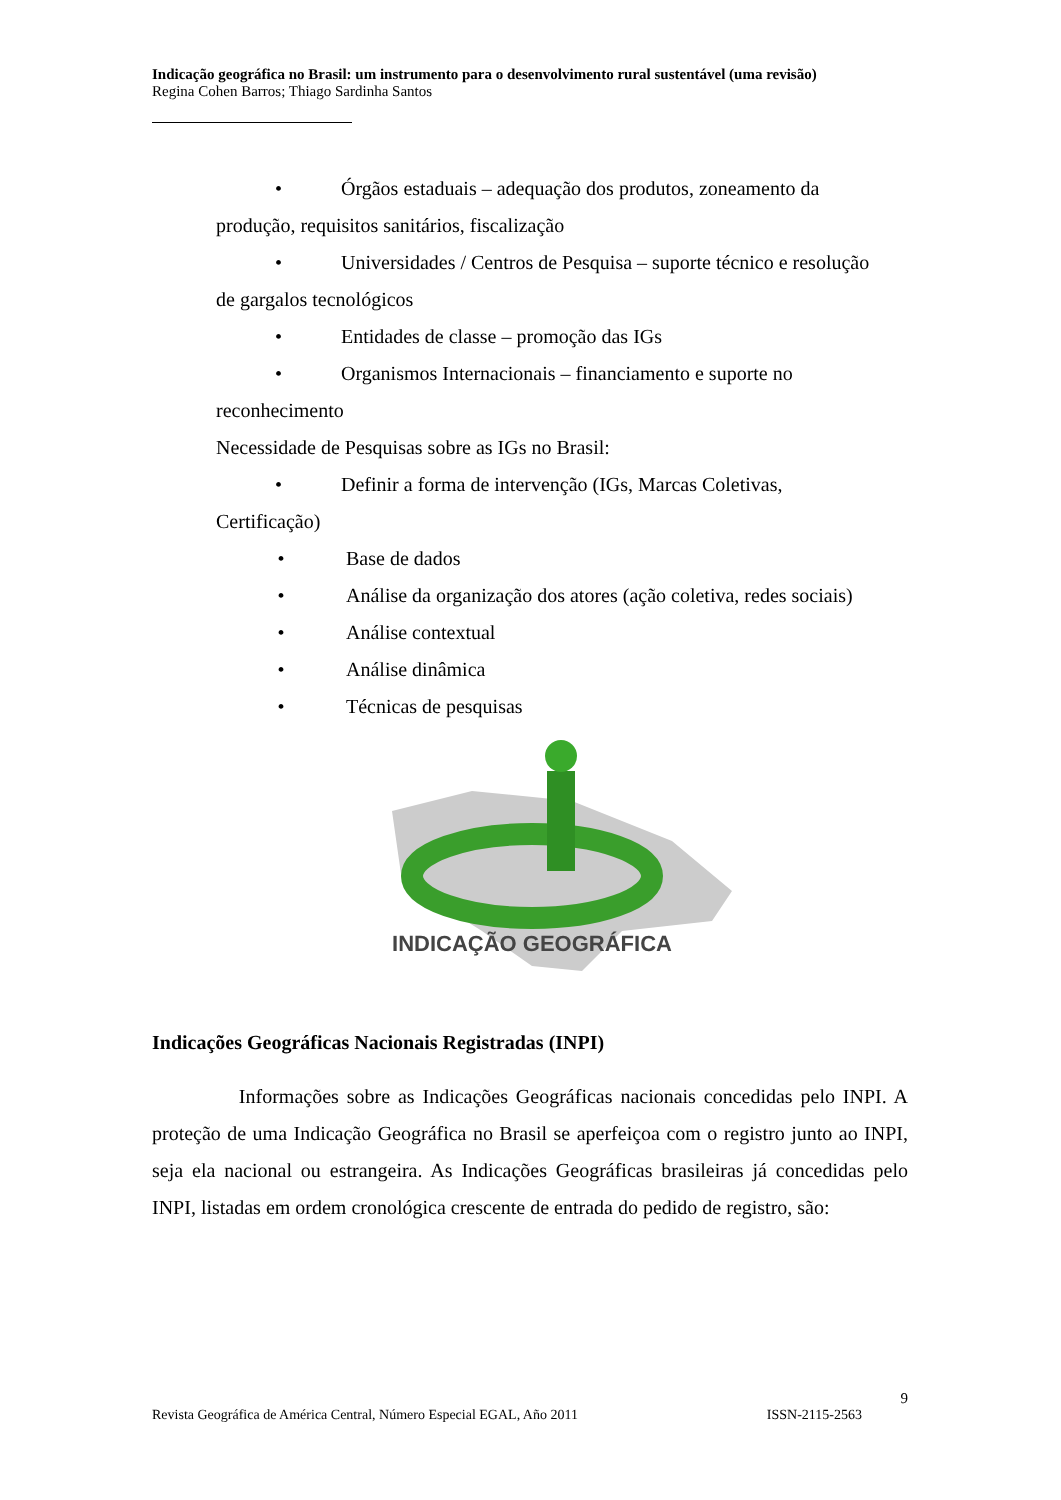Indicação geográfica no Brasil: um instrumento para o desenvolvimento rural sustentável (uma revisão)
Regina Cohen Barros; Thiago Sardinha Santos
• Órgãos estaduais – adequação dos produtos, zoneamento da
produção, requisitos sanitários, fiscalização
• Universidades / Centros de Pesquisa – suporte técnico e resolução
de gargalos tecnológicos
• Entidades de classe – promoção das IGs
• Organismos Internacionais – financiamento e suporte no
reconhecimento
Necessidade de Pesquisas sobre as IGs no Brasil:
• Definir a forma de intervenção (IGs, Marcas Coletivas,
Certificação)
• Base de dados
• Análise da organização dos atores (ação coletiva, redes sociais)
• Análise contextual
• Análise dinâmica
• Técnicas de pesquisas
INDICAÇÃO GEOGRÁFICA
Indicações Geográficas Nacionais Registradas (INPI)
Informações sobre as Indicações Geográficas nacionais concedidas pelo INPI. A proteção de uma Indicação Geográfica no Brasil se aperfeiçoa com o registro junto ao INPI, seja ela nacional ou estrangeira. As Indicações Geográficas brasileiras já concedidas pelo INPI, listadas em ordem cronológica crescente de entrada do pedido de registro, são:
9
Revista Geográfica de América Central, Número Especial EGAL, Año 2011 ISSN-2115-2563